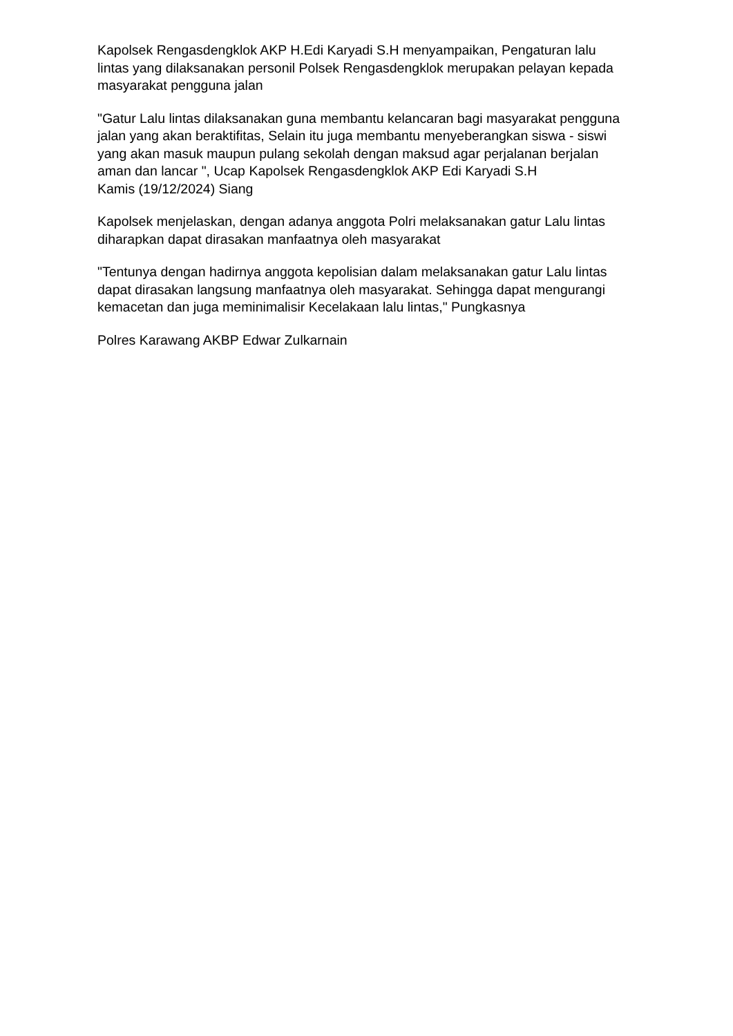Kapolsek Rengasdengklok AKP H.Edi Karyadi S.H menyampaikan, Pengaturan lalu lintas yang dilaksanakan personil Polsek Rengasdengklok merupakan pelayan kepada masyarakat pengguna jalan
"Gatur Lalu lintas dilaksanakan guna membantu kelancaran bagi masyarakat pengguna jalan yang akan beraktifitas, Selain itu juga membantu menyeberangkan siswa - siswi yang akan masuk maupun pulang sekolah dengan maksud agar perjalanan berjalan aman dan lancar ", Ucap Kapolsek Rengasdengklok AKP Edi Karyadi S.H
Kamis (19/12/2024) Siang
Kapolsek menjelaskan, dengan adanya anggota Polri melaksanakan gatur Lalu lintas diharapkan dapat dirasakan manfaatnya oleh masyarakat
"Tentunya dengan hadirnya anggota kepolisian dalam melaksanakan gatur Lalu lintas dapat dirasakan langsung manfaatnya oleh masyarakat. Sehingga dapat mengurangi kemacetan dan juga meminimalisir Kecelakaan lalu lintas," Pungkasnya
Polres Karawang AKBP Edwar Zulkarnain